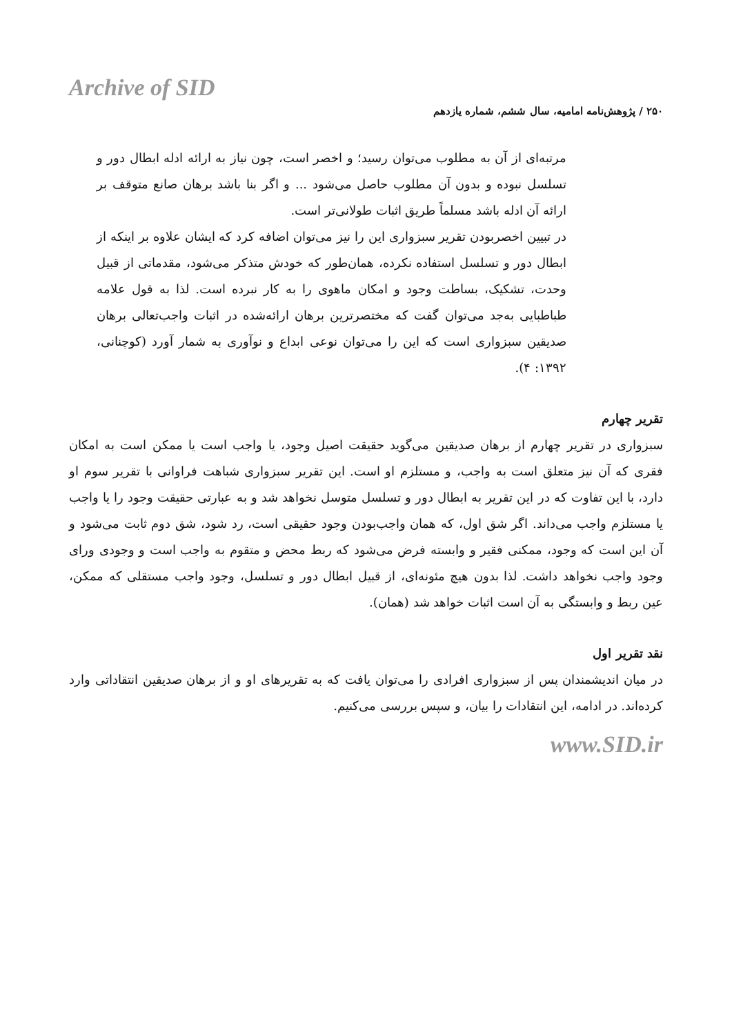Archive of SID
۲۵۰ / پژوهش‌نامه امامیه، سال ششم، شماره یازدهم
مرتبه‌ای از آن به مطلوب می‌توان رسید؛ و اخصر است، چون نیاز به ارائه ادله ابطال دور و تسلسل نبوده و بدون آن مطلوب حاصل می‌شود ... و اگر بنا باشد برهان صانع متوقف بر ارائه آن ادله باشد مسلماً طریق اثبات طولانی‌تر است.
در تبیین اخصربودن تقریر سبزواری این را نیز می‌توان اضافه کرد که ایشان علاوه بر اینکه از ابطال دور و تسلسل استفاده نکرده، همان‌طور که خودش متذکر می‌شود، مقدماتی از قبیل وحدت، تشکیک، بساطت وجود و امکان ماهوی را به کار نبرده است. لذا به قول علامه طباطبایی به‌جد می‌توان گفت که مختصرترین برهان ارائه‌شده در اثبات واجب‌تعالی برهان صدیقین سبزواری است که این را می‌توان نوعی ابداع و نوآوری به شمار آورد (کوچنانی، ۱۳۹۲: ۴).
تقریر چهارم
سبزواری در تقریر چهارم از برهان صدیقین می‌گوید حقیقت اصیل وجود، یا واجب است یا ممکن است به امکان فقری که آن نیز متعلق است به واجب، و مستلزم او است. این تقریر سبزواری شباهت فراوانی با تقریر سوم او دارد، با این تفاوت که در این تقریر به ابطال دور و تسلسل متوسل نخواهد شد و به عبارتی حقیقت وجود را یا واجب یا مستلزم واجب می‌داند. اگر شق اول، که همان واجب‌بودن وجود حقیقی است، رد شود، شق دوم ثابت می‌شود و آن این است که وجود، ممکنی فقیر و وابسته فرض می‌شود که ربط محض و متقوم به واجب است و وجودی ورای وجود واجب نخواهد داشت. لذا بدون هیچ مئونه‌ای، از قبیل ابطال دور و تسلسل، وجود واجب مستقلی که ممکن، عین ربط و وابستگی به آن است اثبات خواهد شد (همان).
نقد تقریر اول
در میان اندیشمندان پس از سبزواری افرادی را می‌توان یافت که به تقریرهای او و از برهان صدیقین انتقاداتی وارد کرده‌اند. در ادامه، این انتقادات را بیان، و سپس بررسی می‌کنیم.
www.SID.ir